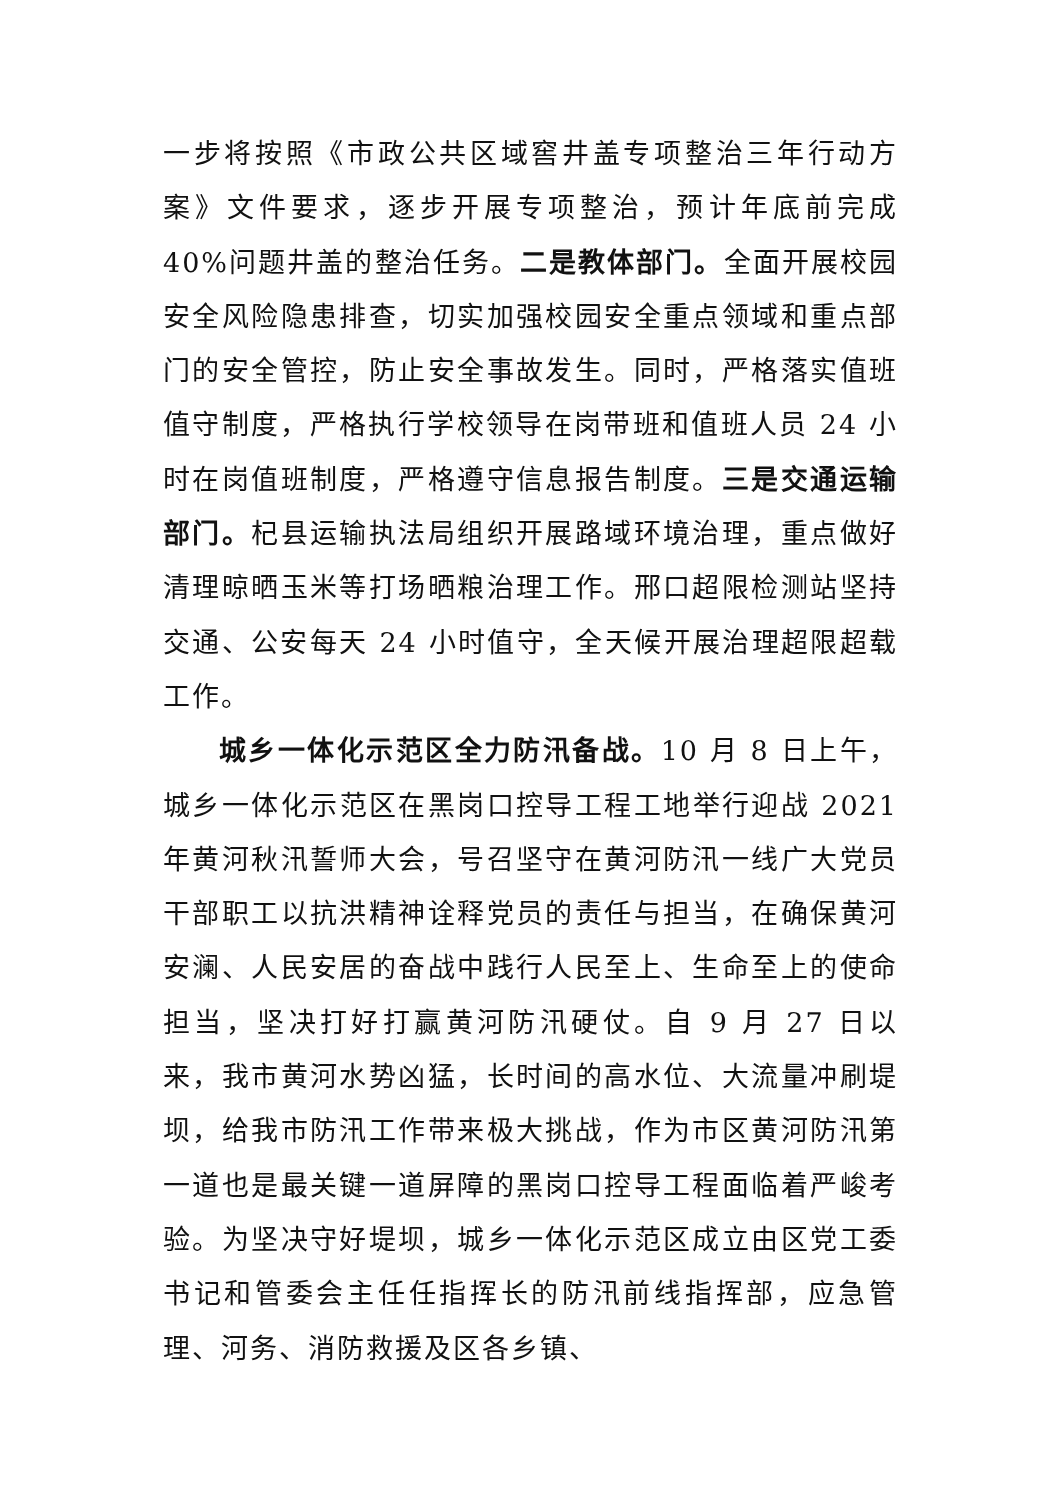一步将按照《市政公共区域窖井盖专项整治三年行动方案》文件要求，逐步开展专项整治，预计年底前完成 40%问题井盖的整治任务。二是教体部门。全面开展校园安全风险隐患排查，切实加强校园安全重点领域和重点部门的安全管控，防止安全事故发生。同时，严格落实值班值守制度，严格执行学校领导在岗带班和值班人员 24 小时在岗值班制度，严格遵守信息报告制度。三是交通运输部门。杞县运输执法局组织开展路域环境治理，重点做好清理晾晒玉米等打场晒粮治理工作。邢口超限检测站坚持交通、公安每天 24 小时值守，全天候开展治理超限超载工作。
城乡一体化示范区全力防汛备战。10 月 8 日上午，城乡一体化示范区在黑岗口控导工程工地举行迎战 2021 年黄河秋汛誓师大会，号召坚守在黄河防汛一线广大党员干部职工以抗洪精神诠释党员的责任与担当，在确保黄河安澜、人民安居的奋战中践行人民至上、生命至上的使命担当，坚决打好打赢黄河防汛硬仗。自 9 月 27 日以来，我市黄河水势凶猛，长时间的高水位、大流量冲刷堤坝，给我市防汛工作带来极大挑战，作为市区黄河防汛第一道也是最关键一道屏障的黑岗口控导工程面临着严峻考验。为坚决守好堤坝，城乡一体化示范区成立由区党工委书记和管委会主任任指挥长的防汛前线指挥部，应急管理、河务、消防救援及区各乡镇、